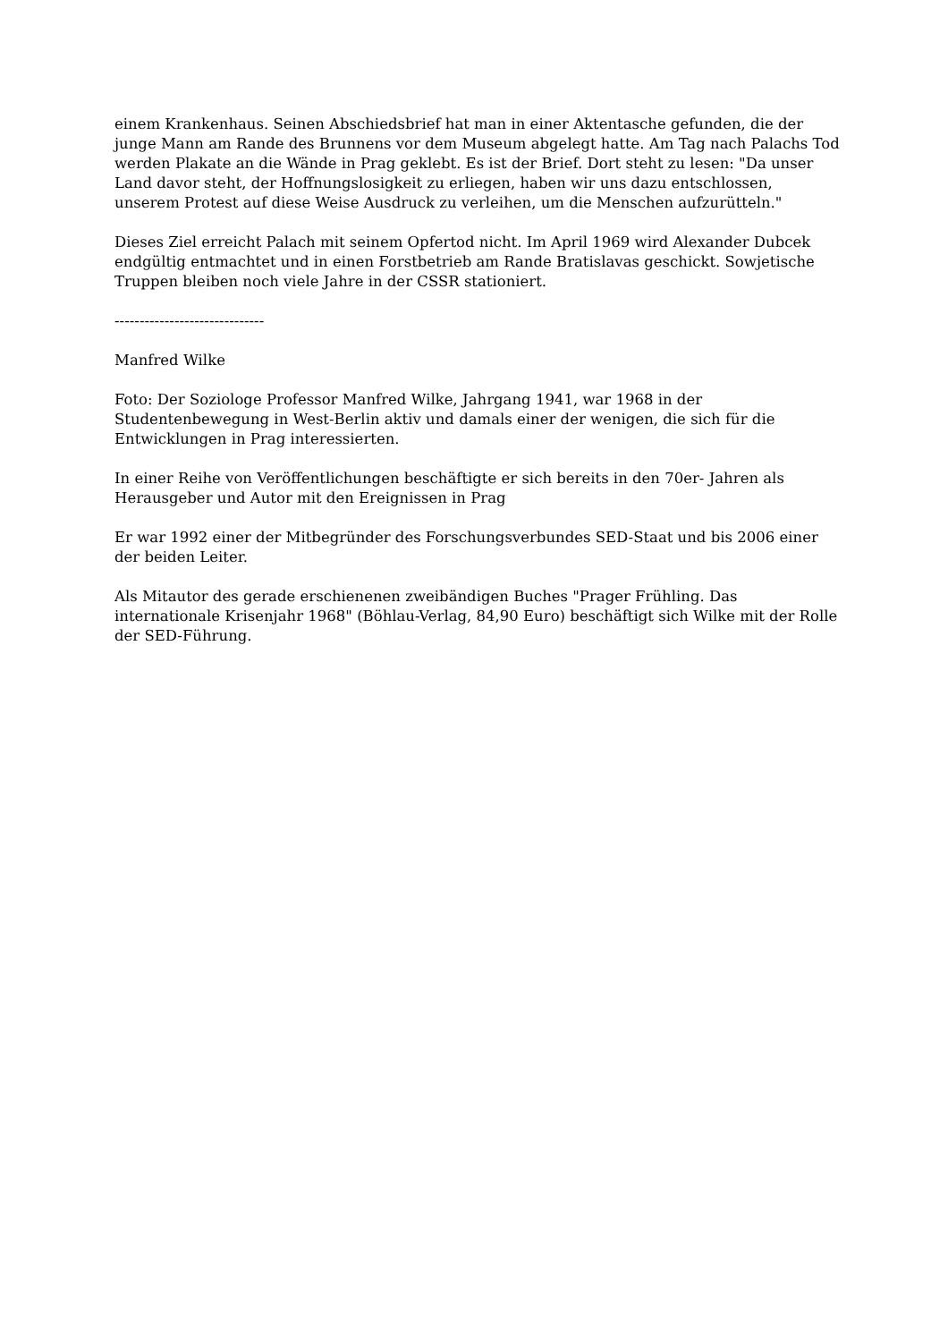einem Krankenhaus. Seinen Abschiedsbrief hat man in einer Aktentasche gefunden, die der junge Mann am Rande des Brunnens vor dem Museum abgelegt hatte. Am Tag nach Palachs Tod werden Plakate an die Wände in Prag geklebt. Es ist der Brief. Dort steht zu lesen: "Da unser Land davor steht, der Hoffnungslosigkeit zu erliegen, haben wir uns dazu entschlossen, unserem Protest auf diese Weise Ausdruck zu verleihen, um die Menschen aufzurütteln."
Dieses Ziel erreicht Palach mit seinem Opfertod nicht. Im April 1969 wird Alexander Dubcek endgültig entmachtet und in einen Forstbetrieb am Rande Bratislavas geschickt. Sowjetische Truppen bleiben noch viele Jahre in der CSSR stationiert.
------------------------------
Manfred Wilke
Foto: Der Soziologe Professor Manfred Wilke, Jahrgang 1941, war 1968 in der Studentenbewegung in West-Berlin aktiv und damals einer der wenigen, die sich für die Entwicklungen in Prag interessierten.
In einer Reihe von Veröffentlichungen beschäftigte er sich bereits in den 70er- Jahren als Herausgeber und Autor mit den Ereignissen in Prag
Er war 1992 einer der Mitbegründer des Forschungsverbundes SED-Staat und bis 2006 einer der beiden Leiter.
Als Mitautor des gerade erschienenen zweibändigen Buches "Prager Frühling. Das internationale Krisenjahr 1968" (Böhlau-Verlag, 84,90 Euro) beschäftigt sich Wilke mit der Rolle der SED-Führung.